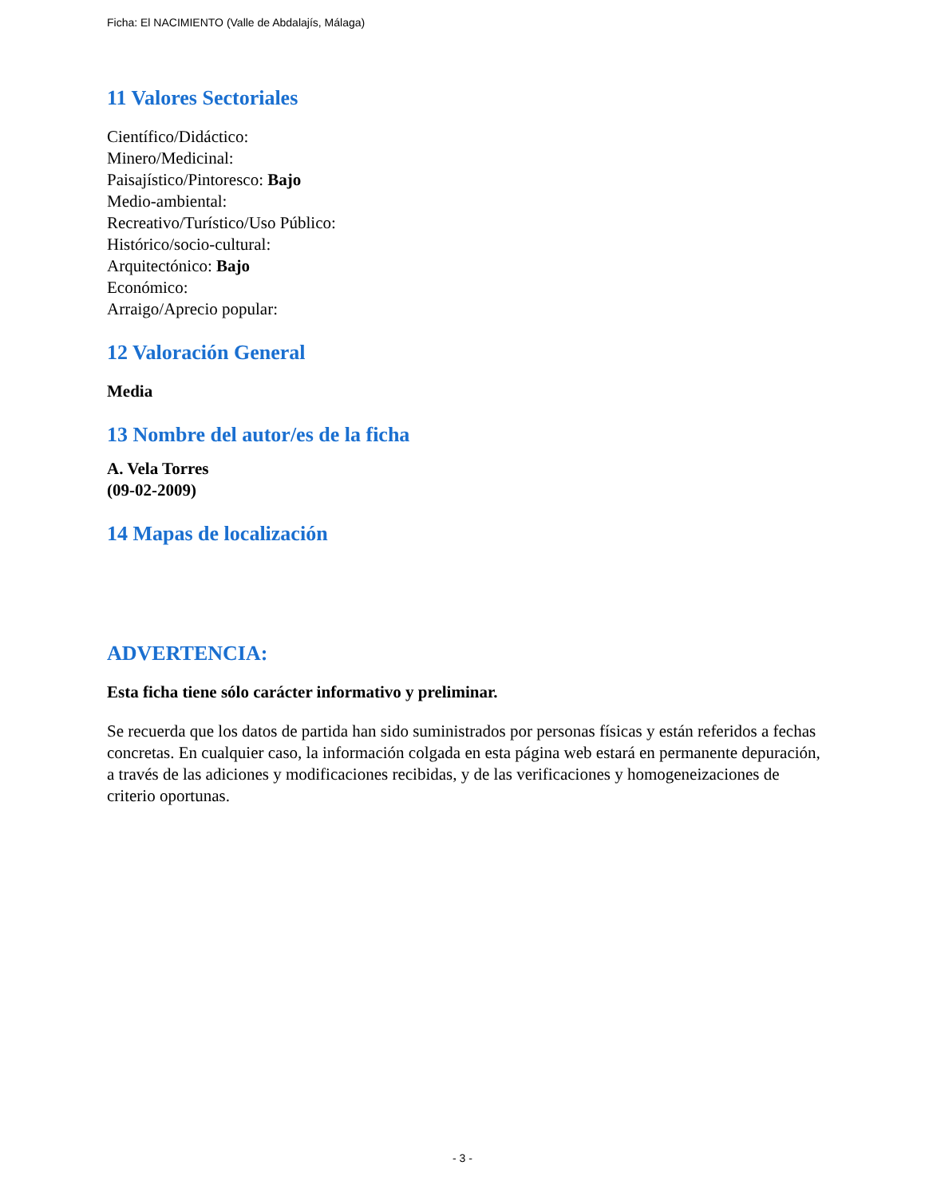Ficha: El NACIMIENTO (Valle de Abdalajís, Málaga)
11 Valores Sectoriales
Científico/Didáctico:
Minero/Medicinal:
Paisajístico/Pintoresco: Bajo
Medio-ambiental:
Recreativo/Turístico/Uso Público:
Histórico/socio-cultural:
Arquitectónico: Bajo
Económico:
Arraigo/Aprecio popular:
12 Valoración General
Media
13 Nombre del autor/es de la ficha
A. Vela Torres
(09-02-2009)
14 Mapas de localización
ADVERTENCIA:
Esta ficha tiene sólo carácter informativo y preliminar.
Se recuerda que los datos de partida han sido suministrados por personas físicas y están referidos a fechas concretas. En cualquier caso, la información colgada en esta página web estará en permanente depuración, a través de las adiciones y modificaciones recibidas, y de las verificaciones y homogeneizaciones de criterio oportunas.
- 3 -